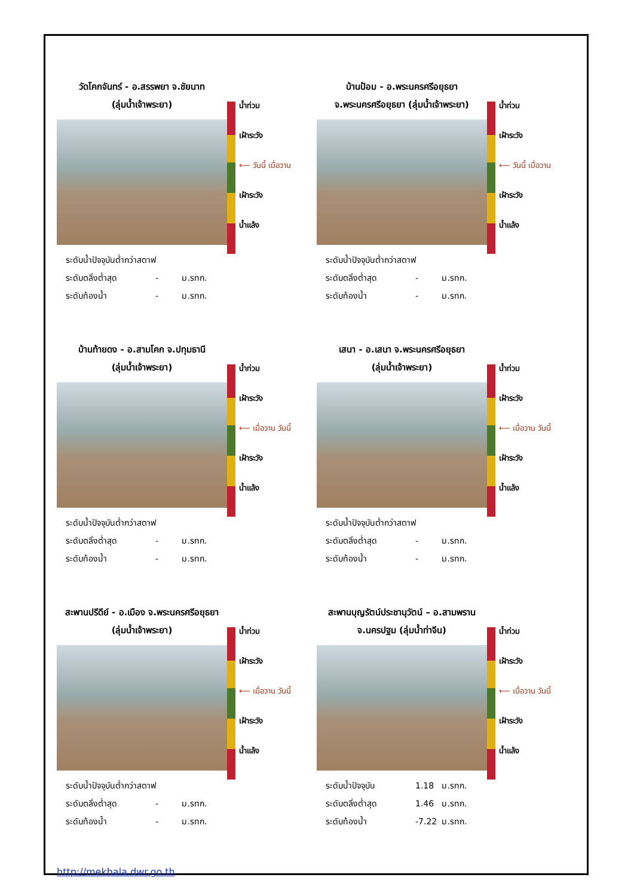วัดโคกจันทร์ - อ.สรรพยา จ.ชัยนาท
(ลุ่มน้ำเจ้าพระยา)
ระดับน้ำปัจจุบันต่ำกว่าสตาฟ
ระดับตลิ่งต่ำสุด - ม.รทก.
ระดับท้องน้ำ - ม.รทก.
น้ำท่วม
เฝ้าระวัง
⟵ วันนี้ เมื่อวาน
เฝ้าระวัง
น้ำแล้ง
บ้านป้อม - อ.พระนครศรีอยุธยา
จ.พระนครศรีอยุธยา (ลุ่มน้ำเจ้าพระยา)
ระดับน้ำปัจจุบันต่ำกว่าสตาฟ
ระดับตลิ่งต่ำสุด - ม.รทก.
ระดับท้องน้ำ - ม.รทก.
น้ำท่วม
เฝ้าระวัง
⟵ วันนี้ เมื่อวาน
เฝ้าระวัง
น้ำแล้ง
บ้านท้ายดง - อ.สามโคก จ.ปทุมธานี
(ลุ่มน้ำเจ้าพระยา)
ระดับน้ำปัจจุบันต่ำกว่าสตาฟ
ระดับตลิ่งต่ำสุด - ม.รทก.
ระดับท้องน้ำ - ม.รทก.
น้ำท่วม
เฝ้าระวัง
⟵ เมื่อวาน วันนี้
เฝ้าระวัง
น้ำแล้ง
เสนา - อ.เสนา จ.พระนครศรีอยุธยา
(ลุ่มน้ำเจ้าพระยา)
ระดับน้ำปัจจุบันต่ำกว่าสตาฟ
ระดับตลิ่งต่ำสุด - ม.รทก.
ระดับท้องน้ำ - ม.รทก.
น้ำท่วม
เฝ้าระวัง
⟵ เมื่อวาน วันนี้
เฝ้าระวัง
น้ำแล้ง
สะพานปรีดีย์ - อ.เมือง จ.พระนครศรีอยุธยา
(ลุ่มน้ำเจ้าพระยา)
ระดับน้ำปัจจุบันต่ำกว่าสตาฟ
ระดับตลิ่งต่ำสุด - ม.รทก.
ระดับท้องน้ำ - ม.รทก.
น้ำท่วม
เฝ้าระวัง
⟵ เมื่อวาน วันนี้
เฝ้าระวัง
น้ำแล้ง
สะพานบุญรัตน์ประชานุวัตน์ – อ.สามพราน
จ.นครปฐม (ลุ่มน้ำท่าจีน)
ระดับน้ำปัจจุบัน 1.18 ม.รทก.
ระดับตลิ่งต่ำสุด 1.46 ม.รทก.
ระดับท้องน้ำ -7.22 ม.รทก.
น้ำท่วม
เฝ้าระวัง
⟵ เมื่อวาน วันนี้
เฝ้าระวัง
น้ำแล้ง
http://mekhala.dwr.go.th